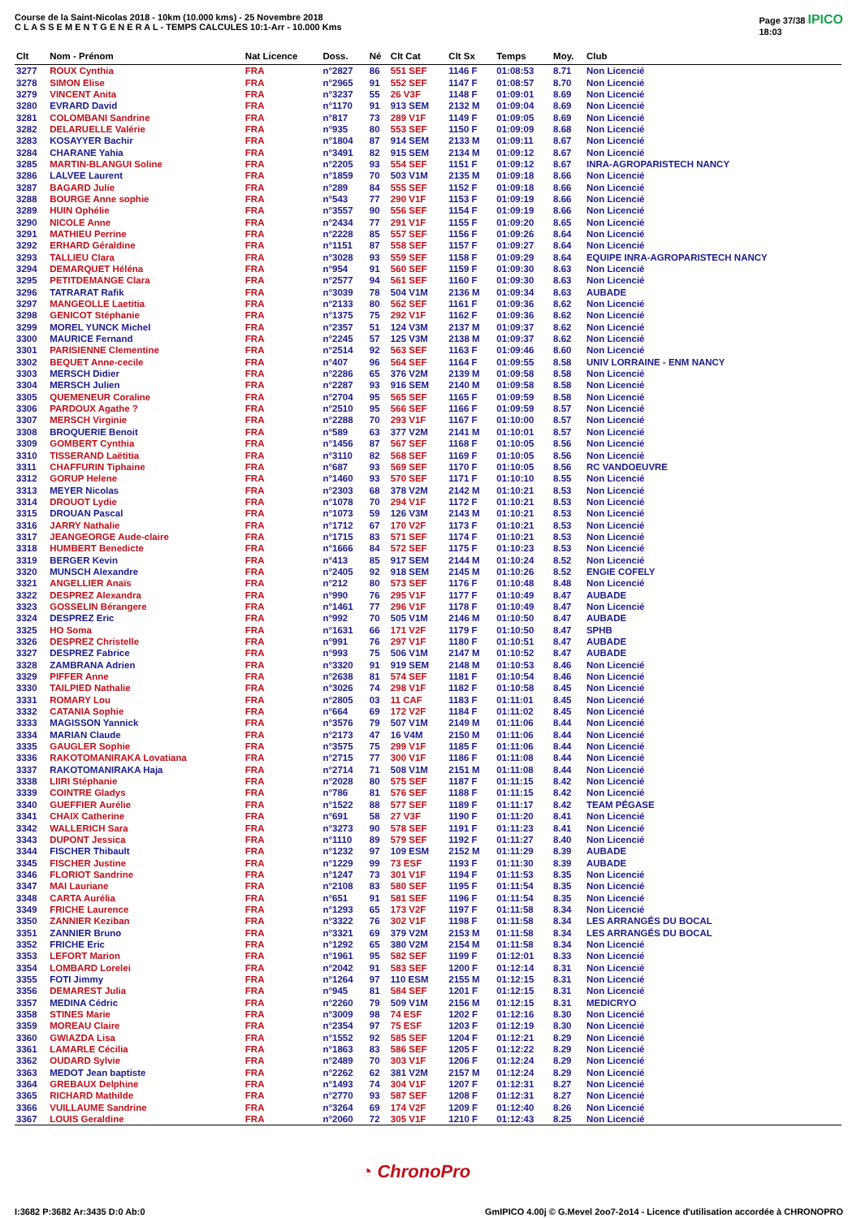Course de la Saint-Nicolas 2018 - 10km (10.000 kms) - 25 Novembre 2018
C L A S S E M E N T G E N E R A L - TEMPS CALCULES 10:1-Arr - 10.000 Kms
Page 37/38 IPICO
18:03
| Clt | Nom - Prénom | Nat Licence | Doss. | Né | Clt Cat | Clt Sx | Temps | Moy. | Club |
| --- | --- | --- | --- | --- | --- | --- | --- | --- | --- |
| 3277 | ROUX Cynthia | FRA | n°2827 | 86 | 551 SEF | 1146 F | 01:08:53 | 8.71 | Non Licencié |
| 3278 | SIMON Elise | FRA | n°2965 | 91 | 552 SEF | 1147 F | 01:08:57 | 8.70 | Non Licencié |
| 3279 | VINCENT Anita | FRA | n°3237 | 55 | 26 V3F | 1148 F | 01:09:01 | 8.69 | Non Licencié |
| 3280 | EVRARD David | FRA | n°1170 | 91 | 913 SEM | 2132 M | 01:09:04 | 8.69 | Non Licencié |
| 3281 | COLOMBANI Sandrine | FRA | n°817 | 73 | 289 V1F | 1149 F | 01:09:05 | 8.69 | Non Licencié |
| 3282 | DELARUELLE Valérie | FRA | n°935 | 80 | 553 SEF | 1150 F | 01:09:09 | 8.68 | Non Licencié |
| 3283 | KOSAYYER Bachir | FRA | n°1804 | 87 | 914 SEM | 2133 M | 01:09:11 | 8.67 | Non Licencié |
| 3284 | CHARANE Yahia | FRA | n°3491 | 82 | 915 SEM | 2134 M | 01:09:12 | 8.67 | Non Licencié |
| 3285 | MARTIN-BLANGUI Soline | FRA | n°2205 | 93 | 554 SEF | 1151 F | 01:09:12 | 8.67 | INRA-AGROPARISTECH NANCY |
| 3286 | LALVEE Laurent | FRA | n°1859 | 70 | 503 V1M | 2135 M | 01:09:18 | 8.66 | Non Licencié |
| 3287 | BAGARD Julie | FRA | n°289 | 84 | 555 SEF | 1152 F | 01:09:18 | 8.66 | Non Licencié |
| 3288 | BOURGE Anne sophie | FRA | n°543 | 77 | 290 V1F | 1153 F | 01:09:19 | 8.66 | Non Licencié |
| 3289 | HUIN Ophélie | FRA | n°3557 | 90 | 556 SEF | 1154 F | 01:09:19 | 8.66 | Non Licencié |
| 3290 | NICOLE Anne | FRA | n°2434 | 77 | 291 V1F | 1155 F | 01:09:20 | 8.65 | Non Licencié |
| 3291 | MATHIEU Perrine | FRA | n°2228 | 85 | 557 SEF | 1156 F | 01:09:26 | 8.64 | Non Licencié |
| 3292 | ERHARD Géraldine | FRA | n°1151 | 87 | 558 SEF | 1157 F | 01:09:27 | 8.64 | Non Licencié |
| 3293 | TALLIEU Clara | FRA | n°3028 | 93 | 559 SEF | 1158 F | 01:09:29 | 8.64 | EQUIPE INRA-AGROPARISTECH NANCY |
| 3294 | DEMARQUET Héléna | FRA | n°954 | 91 | 560 SEF | 1159 F | 01:09:30 | 8.63 | Non Licencié |
| 3295 | PETITDEMANGE Clara | FRA | n°2577 | 94 | 561 SEF | 1160 F | 01:09:30 | 8.63 | Non Licencié |
| 3296 | TATRARAT Rafik | FRA | n°3039 | 78 | 504 V1M | 2136 M | 01:09:34 | 8.63 | AUBADE |
| 3297 | MANGEOLLE Laetitia | FRA | n°2133 | 80 | 562 SEF | 1161 F | 01:09:36 | 8.62 | Non Licencié |
| 3298 | GENICOT Stéphanie | FRA | n°1375 | 75 | 292 V1F | 1162 F | 01:09:36 | 8.62 | Non Licencié |
| 3299 | MOREL YUNCK Michel | FRA | n°2357 | 51 | 124 V3M | 2137 M | 01:09:37 | 8.62 | Non Licencié |
| 3300 | MAURICE Fernand | FRA | n°2245 | 57 | 125 V3M | 2138 M | 01:09:37 | 8.62 | Non Licencié |
| 3301 | PARISIENNE Clementine | FRA | n°2514 | 92 | 563 SEF | 1163 F | 01:09:46 | 8.60 | Non Licencié |
| 3302 | BEQUET Anne-cecile | FRA | n°407 | 96 | 564 SEF | 1164 F | 01:09:55 | 8.58 | UNIV LORRAINE - ENM NANCY |
| 3303 | MERSCH Didier | FRA | n°2286 | 65 | 376 V2M | 2139 M | 01:09:58 | 8.58 | Non Licencié |
| 3304 | MERSCH Julien | FRA | n°2287 | 93 | 916 SEM | 2140 M | 01:09:58 | 8.58 | Non Licencié |
| 3305 | QUEMENEUR Coraline | FRA | n°2704 | 95 | 565 SEF | 1165 F | 01:09:59 | 8.58 | Non Licencié |
| 3306 | PARDOUX Agathe ? | FRA | n°2510 | 95 | 566 SEF | 1166 F | 01:09:59 | 8.57 | Non Licencié |
| 3307 | MERSCH Virginie | FRA | n°2288 | 70 | 293 V1F | 1167 F | 01:10:00 | 8.57 | Non Licencié |
| 3308 | BROQUERIE Benoit | FRA | n°589 | 63 | 377 V2M | 2141 M | 01:10:01 | 8.57 | Non Licencié |
| 3309 | GOMBERT Cynthia | FRA | n°1456 | 87 | 567 SEF | 1168 F | 01:10:05 | 8.56 | Non Licencié |
| 3310 | TISSERAND Laëtitia | FRA | n°3110 | 82 | 568 SEF | 1169 F | 01:10:05 | 8.56 | Non Licencié |
| 3311 | CHAFFURIN Tiphaine | FRA | n°687 | 93 | 569 SEF | 1170 F | 01:10:05 | 8.56 | RC VANDOEUVRE |
| 3312 | GORUP Helene | FRA | n°1460 | 93 | 570 SEF | 1171 F | 01:10:10 | 8.55 | Non Licencié |
| 3313 | MEYER Nicolas | FRA | n°2303 | 68 | 378 V2M | 2142 M | 01:10:21 | 8.53 | Non Licencié |
| 3314 | DROUOT Lydie | FRA | n°1078 | 70 | 294 V1F | 1172 F | 01:10:21 | 8.53 | Non Licencié |
| 3315 | DROUAN Pascal | FRA | n°1073 | 59 | 126 V3M | 2143 M | 01:10:21 | 8.53 | Non Licencié |
| 3316 | JARRY Nathalie | FRA | n°1712 | 67 | 170 V2F | 1173 F | 01:10:21 | 8.53 | Non Licencié |
| 3317 | JEANGEORGE Aude-claire | FRA | n°1715 | 83 | 571 SEF | 1174 F | 01:10:21 | 8.53 | Non Licencié |
| 3318 | HUMBERT Benedicte | FRA | n°1666 | 84 | 572 SEF | 1175 F | 01:10:23 | 8.53 | Non Licencié |
| 3319 | BERGER Kevin | FRA | n°413 | 85 | 917 SEM | 2144 M | 01:10:24 | 8.52 | Non Licencié |
| 3320 | MUNSCH Alexandre | FRA | n°2405 | 92 | 918 SEM | 2145 M | 01:10:26 | 8.52 | ENGIE COFELY |
| 3321 | ANGELLIER Anaïs | FRA | n°212 | 80 | 573 SEF | 1176 F | 01:10:48 | 8.48 | Non Licencié |
| 3322 | DESPREZ Alexandra | FRA | n°990 | 76 | 295 V1F | 1177 F | 01:10:49 | 8.47 | AUBADE |
| 3323 | GOSSELIN Bérangere | FRA | n°1461 | 77 | 296 V1F | 1178 F | 01:10:49 | 8.47 | Non Licencié |
| 3324 | DESPREZ Eric | FRA | n°992 | 70 | 505 V1M | 2146 M | 01:10:50 | 8.47 | AUBADE |
| 3325 | HO Soma | FRA | n°1631 | 66 | 171 V2F | 1179 F | 01:10:50 | 8.47 | SPHB |
| 3326 | DESPREZ Christelle | FRA | n°991 | 76 | 297 V1F | 1180 F | 01:10:51 | 8.47 | AUBADE |
| 3327 | DESPREZ Fabrice | FRA | n°993 | 75 | 506 V1M | 2147 M | 01:10:52 | 8.47 | AUBADE |
| 3328 | ZAMBRANA Adrien | FRA | n°3320 | 91 | 919 SEM | 2148 M | 01:10:53 | 8.46 | Non Licencié |
| 3329 | PIFFER Anne | FRA | n°2638 | 81 | 574 SEF | 1181 F | 01:10:54 | 8.46 | Non Licencié |
| 3330 | TAILPIED Nathalie | FRA | n°3026 | 74 | 298 V1F | 1182 F | 01:10:58 | 8.45 | Non Licencié |
| 3331 | ROMARY Lou | FRA | n°2805 | 03 | 11 CAF | 1183 F | 01:11:01 | 8.45 | Non Licencié |
| 3332 | CATANIA Sophie | FRA | n°664 | 69 | 172 V2F | 1184 F | 01:11:02 | 8.45 | Non Licencié |
| 3333 | MAGISSON Yannick | FRA | n°3576 | 79 | 507 V1M | 2149 M | 01:11:06 | 8.44 | Non Licencié |
| 3334 | MARIAN Claude | FRA | n°2173 | 47 | 16 V4M | 2150 M | 01:11:06 | 8.44 | Non Licencié |
| 3335 | GAUGLER Sophie | FRA | n°3575 | 75 | 299 V1F | 1185 F | 01:11:06 | 8.44 | Non Licencié |
| 3336 | RAKOTOMANIRAKA Lovatiana | FRA | n°2715 | 77 | 300 V1F | 1186 F | 01:11:08 | 8.44 | Non Licencié |
| 3337 | RAKOTOMANIRAKA Haja | FRA | n°2714 | 71 | 508 V1M | 2151 M | 01:11:08 | 8.44 | Non Licencié |
| 3338 | LIIRI Stéphanie | FRA | n°2028 | 80 | 575 SEF | 1187 F | 01:11:15 | 8.42 | Non Licencié |
| 3339 | COINTRE Gladys | FRA | n°786 | 81 | 576 SEF | 1188 F | 01:11:15 | 8.42 | Non Licencié |
| 3340 | GUEFFIER Aurélie | FRA | n°1522 | 88 | 577 SEF | 1189 F | 01:11:17 | 8.42 | TEAM PÉGASE |
| 3341 | CHAIX Catherine | FRA | n°691 | 58 | 27 V3F | 1190 F | 01:11:20 | 8.41 | Non Licencié |
| 3342 | WALLERICH Sara | FRA | n°3273 | 90 | 578 SEF | 1191 F | 01:11:23 | 8.41 | Non Licencié |
| 3343 | DUPONT Jessica | FRA | n°1110 | 89 | 579 SEF | 1192 F | 01:11:27 | 8.40 | Non Licencié |
| 3344 | FISCHER Thibault | FRA | n°1232 | 97 | 109 ESM | 2152 M | 01:11:29 | 8.39 | AUBADE |
| 3345 | FISCHER Justine | FRA | n°1229 | 99 | 73 ESF | 1193 F | 01:11:30 | 8.39 | AUBADE |
| 3346 | FLORIOT Sandrine | FRA | n°1247 | 73 | 301 V1F | 1194 F | 01:11:53 | 8.35 | Non Licencié |
| 3347 | MAI Lauriane | FRA | n°2108 | 83 | 580 SEF | 1195 F | 01:11:54 | 8.35 | Non Licencié |
| 3348 | CARTA Aurélia | FRA | n°651 | 91 | 581 SEF | 1196 F | 01:11:54 | 8.35 | Non Licencié |
| 3349 | FRICHE Laurence | FRA | n°1293 | 65 | 173 V2F | 1197 F | 01:11:58 | 8.34 | Non Licencié |
| 3350 | ZANNIER Keziban | FRA | n°3322 | 76 | 302 V1F | 1198 F | 01:11:58 | 8.34 | LES ARRANGÉS DU BOCAL |
| 3351 | ZANNIER Bruno | FRA | n°3321 | 69 | 379 V2M | 2153 M | 01:11:58 | 8.34 | LES ARRANGÉS DU BOCAL |
| 3352 | FRICHE Eric | FRA | n°1292 | 65 | 380 V2M | 2154 M | 01:11:58 | 8.34 | Non Licencié |
| 3353 | LEFORT Marion | FRA | n°1961 | 95 | 582 SEF | 1199 F | 01:12:01 | 8.33 | Non Licencié |
| 3354 | LOMBARD Lorelei | FRA | n°2042 | 91 | 583 SEF | 1200 F | 01:12:14 | 8.31 | Non Licencié |
| 3355 | FOTI Jimmy | FRA | n°1264 | 97 | 110 ESM | 2155 M | 01:12:15 | 8.31 | Non Licencié |
| 3356 | DEMAREST Julia | FRA | n°945 | 81 | 584 SEF | 1201 F | 01:12:15 | 8.31 | Non Licencié |
| 3357 | MEDINA Cédric | FRA | n°2260 | 79 | 509 V1M | 2156 M | 01:12:15 | 8.31 | MEDICRYO |
| 3358 | STINES Marie | FRA | n°3009 | 98 | 74 ESF | 1202 F | 01:12:16 | 8.30 | Non Licencié |
| 3359 | MOREAU Claire | FRA | n°2354 | 97 | 75 ESF | 1203 F | 01:12:19 | 8.30 | Non Licencié |
| 3360 | GWIAZDA Lisa | FRA | n°1552 | 92 | 585 SEF | 1204 F | 01:12:21 | 8.29 | Non Licencié |
| 3361 | LAMARLE Cécilia | FRA | n°1863 | 83 | 586 SEF | 1205 F | 01:12:22 | 8.29 | Non Licencié |
| 3362 | OUDARD Sylvie | FRA | n°2489 | 70 | 303 V1F | 1206 F | 01:12:24 | 8.29 | Non Licencié |
| 3363 | MEDOT Jean baptiste | FRA | n°2262 | 62 | 381 V2M | 2157 M | 01:12:24 | 8.29 | Non Licencié |
| 3364 | GREBAUX Delphine | FRA | n°1493 | 74 | 304 V1F | 1207 F | 01:12:31 | 8.27 | Non Licencié |
| 3365 | RICHARD Mathilde | FRA | n°2770 | 93 | 587 SEF | 1208 F | 01:12:31 | 8.27 | Non Licencié |
| 3366 | VUILLAUME Sandrine | FRA | n°3264 | 69 | 174 V2F | 1209 F | 01:12:40 | 8.26 | Non Licencié |
| 3367 | LOUIS Geraldine | FRA | n°2060 | 72 | 305 V1F | 1210 F | 01:12:43 | 8.25 | Non Licencié |
◔ ChronoPro
I:3682 P:3682 Ar:3435 D:0 Ab:0 GmIPICO 4.00j © G.Mevel 2oo7-2o14 - Licence d'utilisation accordée à CHRONOPRO